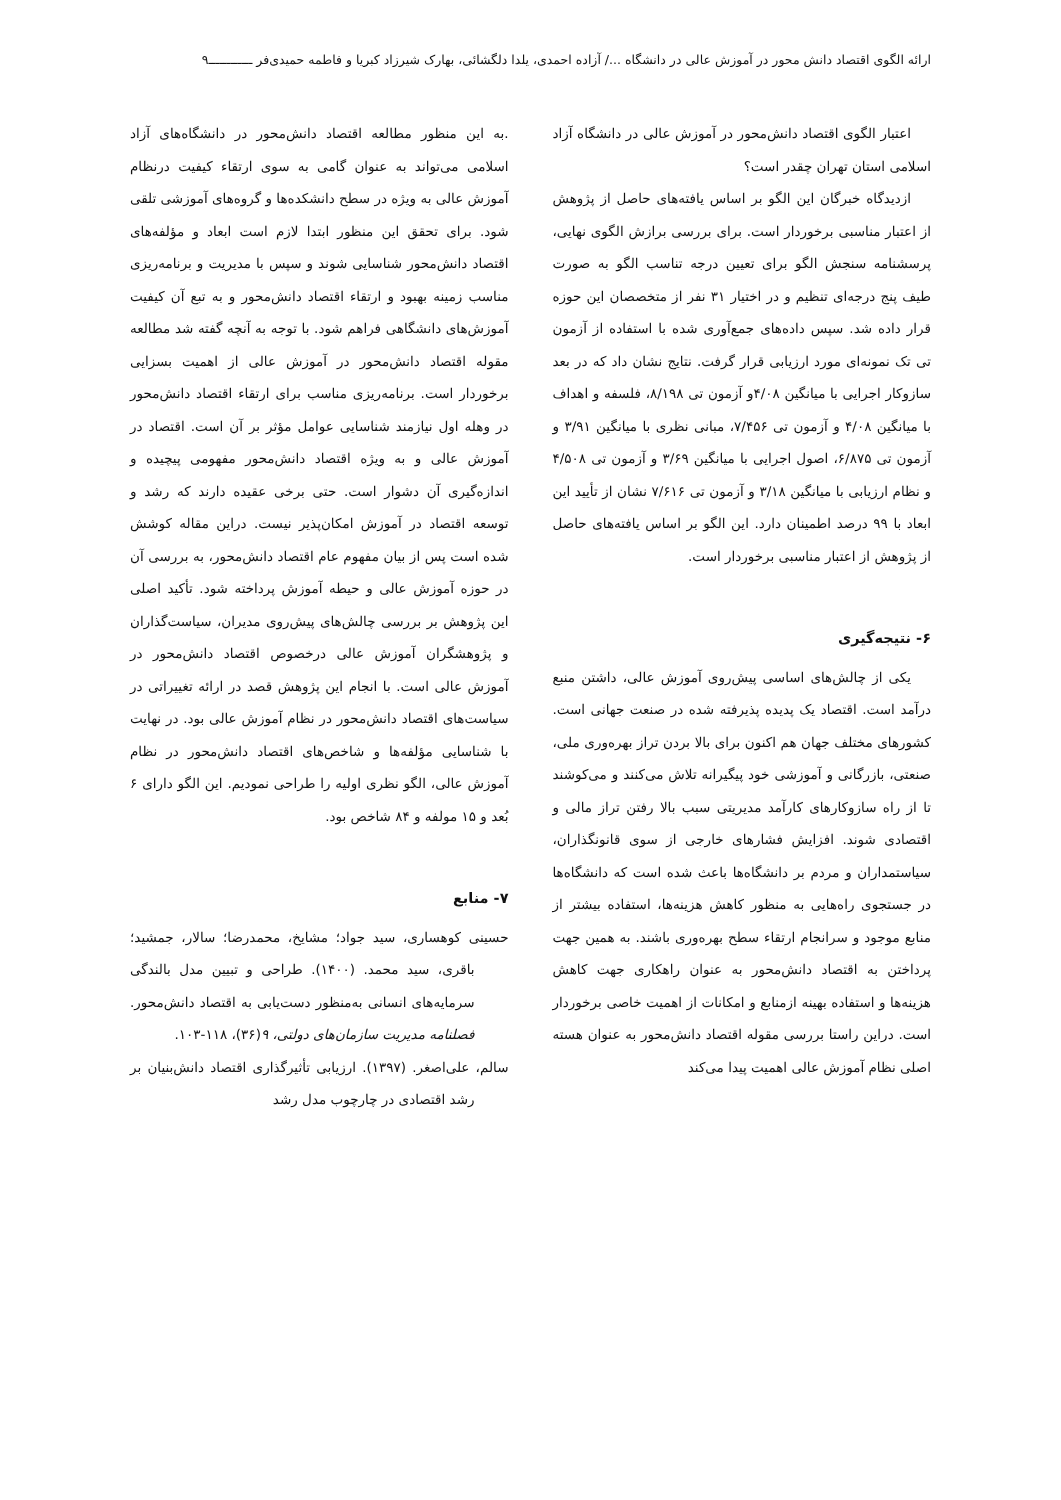ارائه الگوی اقتصاد دانش محور در آموزش عالی در دانشگاه ...‌/ آزاده احمدی، یلدا دلگشائی، بهارک شیرزاد کبریا و فاطمه حمیدی‌فر ــــــــــــ۹
اعتبار الگوی اقتصاد دانش‌محور در آموزش عالی در دانشگاه آزاد اسلامی استان تهران چقدر است؟
ازدیدگاه خبرگان این الگو بر اساس یافته‌های حاصل از پژوهش از اعتبار مناسبی برخوردار است. برای بررسی برازش الگوی نهایی، پرسشنامه سنجش الگو برای تعیین درجه تناسب الگو به صورت طیف پنج درجه‌ای تنظیم و در اختیار ۳۱ نفر از متخصصان این حوزه قرار داده شد. سپس داده‌های جمع‌آوری شده با استفاده از آزمون تی تک نمونه‌ای مورد ارزیابی قرار گرفت. نتایج نشان داد که در بعد سازوکار اجرایی با میانگین ۴/۰۸و آزمون تی ۸/۱۹۸، فلسفه و اهداف با میانگین ۴/۰۸ و آزمون تی ۷/۴۵۶، مبانی نظری با میانگین ۳/۹۱ و آزمون تی ۶/۸۷۵، اصول اجرایی با میانگین ۳/۶۹ و آزمون تی ۴/۵۰۸ و نظام ارزیابی با میانگین ۳/۱۸ و آزمون تی ۷/۶۱۶ نشان از تأیید این ابعاد با ۹۹ درصد اطمینان دارد. این الگو بر اساس یافته‌های حاصل از پژوهش از اعتبار مناسبی برخوردار است.
۶- نتیجه‌گیری
یکی از چالش‌های اساسی پیش‌روی آموزش عالی، داشتن منبع درآمد است. اقتصاد یک پدیده پذیرفته شده در صنعت جهانی است. کشورهای مختلف جهان هم اکنون برای بالا بردن تراز بهره‌وری ملی، صنعتی، بازرگانی و آموزشی خود پیگیرانه تلاش می‌کنند و می‌کوشند تا از راه سازوکارهای کارآمد مدیریتی سبب بالا رفتن تراز مالی و اقتصادی شوند. افزایش فشارهای خارجی از سوی قانونگذاران، سیاستمداران و مردم بر دانشگاه‌ها باعث شده است که دانشگاه‌ها در جستجوی راه‌هایی به منظور کاهش هزینه‌ها، استفاده بیشتر از منابع موجود و سرانجام ارتقاء سطح بهره‌وری باشند. به همین جهت پرداختن به اقتصاد دانش‌محور به عنوان راهکاری جهت کاهش هزینه‌ها و استفاده بهینه ازمنابع و امکانات از اهمیت خاصی برخوردار است. دراین راستا بررسی مقوله اقتصاد دانش‌محور به عنوان هسته اصلی نظام آموزش عالی اهمیت پیدا می‌کند
.به این منظور مطالعه اقتصاد دانش‌محور در دانشگاه‌های آزاد اسلامی می‌تواند به عنوان گامی به سوی ارتقاء کیفیت درنظام آموزش عالی به ویژه در سطح دانشکده‌ها و گروه‌های آموزشی تلقی شود. برای تحقق این منظور ابتدا لازم است ابعاد و مؤلفه‌های اقتصاد دانش‌محور شناسایی شوند و سپس با مدیریت و برنامه‌ریزی مناسب زمینه بهبود و ارتقاء اقتصاد دانش‌محور و به تبع آن کیفیت آموزش‌های دانشگاهی فراهم شود. با توجه به آنچه گفته شد مطالعه مقوله اقتصاد دانش‌محور در آموزش عالی از اهمیت بسزایی برخوردار است. برنامه‌ریزی مناسب برای ارتقاء اقتصاد دانش‌محور در وهله اول نیازمند شناسایی عوامل مؤثر بر آن است. اقتصاد در آموزش عالی و به ویژه اقتصاد دانش‌محور مفهومی پیچیده و اندازه‌گیری آن دشوار است. حتی برخی عقیده دارند که رشد و توسعه اقتصاد در آموزش امکان‌پذیر نیست. دراین مقاله کوشش شده است پس از بیان مفهوم عام اقتصاد دانش‌محور، به بررسی آن در حوزه آموزش عالی و حیطه آموزش پرداخته شود. تأکید اصلی این پژوهش بر بررسی چالش‌های پیش‌روی مدیران، سیاست‌گذاران و پژوهشگران آموزش عالی درخصوص اقتصاد دانش‌محور در آموزش عالی است. با انجام این پژوهش قصد در ارائه تغییراتی در سیاست‌های اقتصاد دانش‌محور در نظام آموزش عالی بود. در نهایت با شناسایی مؤلفه‌ها و شاخص‌های اقتصاد دانش‌محور در نظام آموزش عالی، الگو نظری اولیه را طراحی نمودیم. این الگو دارای ۶ بُعد و ۱۵ مولفه و ۸۴ شاخص بود.
۷- منابع
حسینی کوهساری، سید جواد؛ مشایخ، محمدرضا؛ سالار، جمشید؛ باقری، سید محمد. (۱۴۰۰). طراحی و تبیین مدل بالندگی سرمایه‌های انسانی به‌منظور دست‌یابی به اقتصاد دانش‌محور. فصلنامه مدیریت سازمان‌های دولتی، ۹(۳۶)، ۱۱۸-۱۰۳.
سالم، علی‌اصغر. (۱۳۹۷). ارزیابی تأثیرگذاری اقتصاد دانش‌بنیان بر رشد اقتصادی در چارچوب مدل رشد